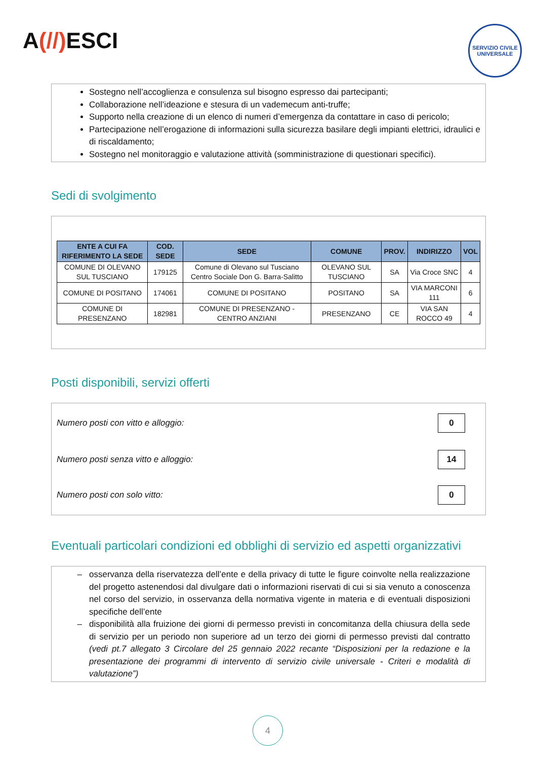A(//) ESCI
SERVIZIO CIVILE UNIVERSALE
Sostegno nell’accoglienza e consulenza sul bisogno espresso dai partecipanti;
Collaborazione nell’ideazione e stesura di un vademecum anti-truffe;
Supporto nella creazione di un elenco di numeri d’emergenza da contattare in caso di pericolo;
Partecipazione nell’erogazione di informazioni sulla sicurezza basilare degli impianti elettrici, idraulici e di riscaldamento;
Sostegno nel monitoraggio e valutazione attività (somministrazione di questionari specifici).
Sedi di svolgimento
| ENTE A CUI FA RIFERIMENTO LA SEDE | COD. SEDE | SEDE | COMUNE | PROV. | INDIRIZZO | VOL |
| --- | --- | --- | --- | --- | --- | --- |
| COMUNE DI OLEVANO SUL TUSCIANO | 179125 | Comune di Olevano sul Tusciano Centro Sociale Don G. Barra-Salitto | OLEVANO SUL TUSCIANO | SA | Via Croce SNC | 4 |
| COMUNE DI POSITANO | 174061 | COMUNE DI POSITANO | POSITANO | SA | VIA MARCONI 111 | 6 |
| COMUNE DI PRESENZANO | 182981 | COMUNE DI PRESENZANO - CENTRO ANZIANI | PRESENZANO | CE | VIA SAN ROCCO 49 | 4 |
Posti disponibili, servizi offerti
Numero posti con vitto e alloggio:
0
Numero posti senza vitto e alloggio:
14
Numero posti con solo vitto:
0
Eventuali particolari condizioni ed obblighi di servizio ed aspetti organizzativi
osservanza della riservatezza dell’ente e della privacy di tutte le figure coinvolte nella realizzazione del progetto astenendosi dal divulgare dati o informazioni riservati di cui si sia venuto a conoscenza nel corso del servizio, in osservanza della normativa vigente in materia e di eventuali disposizioni specifiche dell’ente
disponibilità alla fruizione dei giorni di permesso previsti in concomitanza della chiusura della sede di servizio per un periodo non superiore ad un terzo dei giorni di permesso previsti dal contratto (vedi pt.7 allegato 3 Circolare del 25 gennaio 2022 recante “Disposizioni per la redazione e la presentazione dei programmi di intervento di servizio civile universale - Criteri e modalità di valutazione”)
4